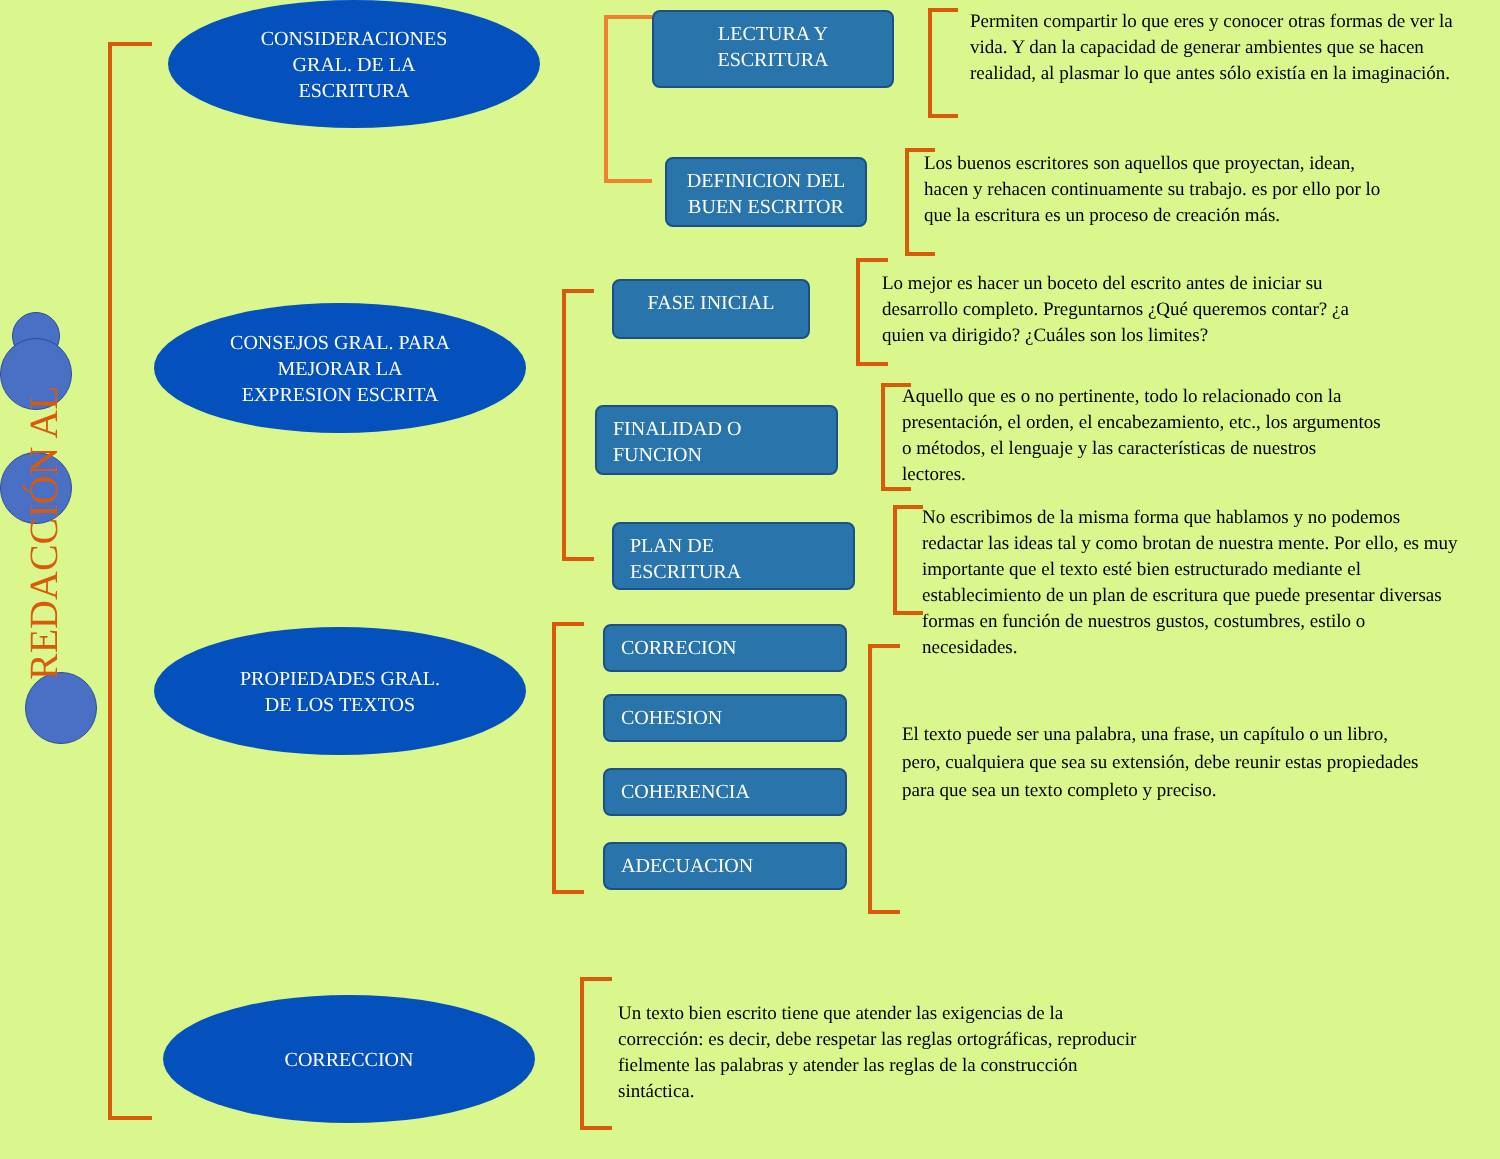REDACCIÓN AL
CONSIDERACIONES
GRAL. DE LA
ESCRITURA
CONSEJOS GRAL. PARA
MEJORAR LA
EXPRESION ESCRITA
PROPIEDADES GRAL.
DE LOS TEXTOS
CORRECCION
LECTURA Y
ESCRITURA
Permiten compartir lo que eres y conocer otras formas de ver la vida. Y dan la capacidad de generar ambientes que se hacen realidad, al plasmar lo que antes sólo existía en la imaginación.
DEFINICION DEL
BUEN ESCRITOR
Los buenos escritores son aquellos que proyectan, idean, hacen y rehacen continuamente su trabajo. es por ello por lo que la escritura es un proceso de creación más.
FASE INICIAL
Lo mejor es hacer un boceto del escrito antes de iniciar su desarrollo completo. Preguntarnos ¿Qué queremos contar? ¿a quien va dirigido? ¿Cuáles son los limites?
FINALIDAD O
FUNCION
Aquello que es o no pertinente, todo lo relacionado con la presentación, el orden, el encabezamiento, etc., los argumentos o métodos, el lenguaje y las características de nuestros lectores.
PLAN DE
ESCRITURA
No escribimos de la misma forma que hablamos y no podemos redactar las ideas tal y como brotan de nuestra mente. Por ello, es muy importante que el texto esté bien estructurado mediante el establecimiento de un plan de escritura que puede presentar diversas formas en función de nuestros gustos, costumbres, estilo o necesidades.
CORRECION
COHESION
COHERENCIA
ADECUACION
El texto puede ser una palabra, una frase, un capítulo o un libro, pero, cualquiera que sea su extensión, debe reunir estas propiedades para que sea un texto completo y preciso.
Un texto bien escrito tiene que atender las exigencias de la corrección: es decir, debe respetar las reglas ortográficas, reproducir fielmente las palabras y atender las reglas de la construcción sintáctica.